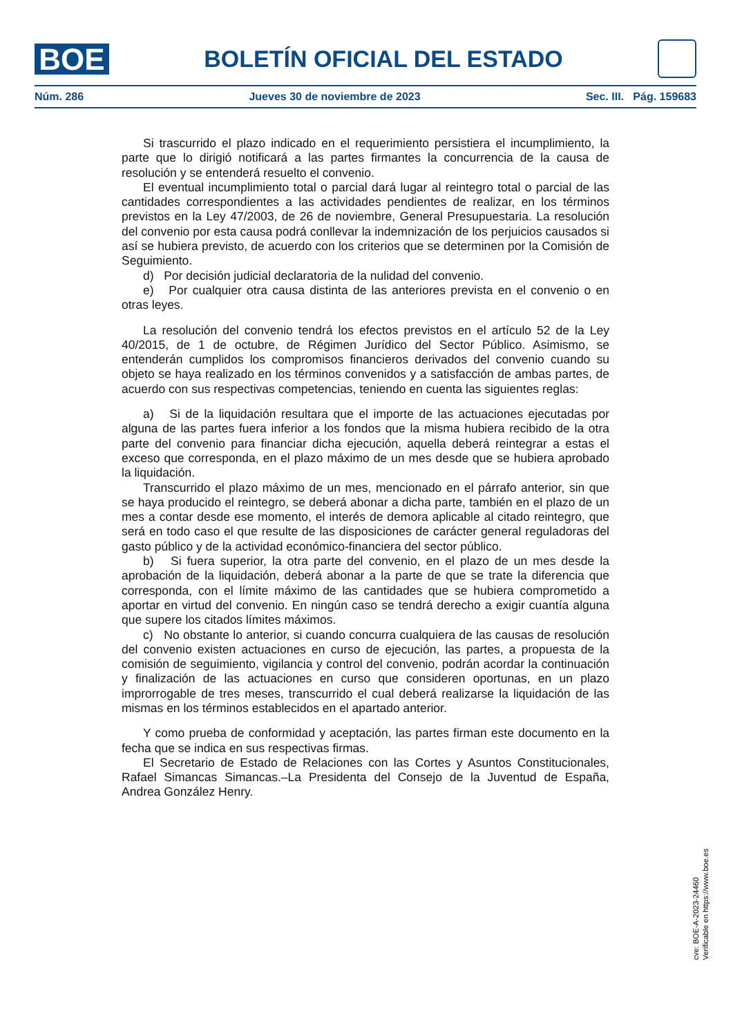BOE
BOLETÍN OFICIAL DEL ESTADO
Núm. 286 Jueves 30 de noviembre de 2023 Sec. III. Pág. 159683
Si trascurrido el plazo indicado en el requerimiento persistiera el incumplimiento, la parte que lo dirigió notificará a las partes firmantes la concurrencia de la causa de resolución y se entenderá resuelto el convenio.
El eventual incumplimiento total o parcial dará lugar al reintegro total o parcial de las cantidades correspondientes a las actividades pendientes de realizar, en los términos previstos en la Ley 47/2003, de 26 de noviembre, General Presupuestaria. La resolución del convenio por esta causa podrá conllevar la indemnización de los perjuicios causados si así se hubiera previsto, de acuerdo con los criterios que se determinen por la Comisión de Seguimiento.
d) Por decisión judicial declaratoria de la nulidad del convenio.
e) Por cualquier otra causa distinta de las anteriores prevista en el convenio o en otras leyes.
La resolución del convenio tendrá los efectos previstos en el artículo 52 de la Ley 40/2015, de 1 de octubre, de Régimen Jurídico del Sector Público. Asimismo, se entenderán cumplidos los compromisos financieros derivados del convenio cuando su objeto se haya realizado en los términos convenidos y a satisfacción de ambas partes, de acuerdo con sus respectivas competencias, teniendo en cuenta las siguientes reglas:
a) Si de la liquidación resultara que el importe de las actuaciones ejecutadas por alguna de las partes fuera inferior a los fondos que la misma hubiera recibido de la otra parte del convenio para financiar dicha ejecución, aquella deberá reintegrar a estas el exceso que corresponda, en el plazo máximo de un mes desde que se hubiera aprobado la liquidación.
Transcurrido el plazo máximo de un mes, mencionado en el párrafo anterior, sin que se haya producido el reintegro, se deberá abonar a dicha parte, también en el plazo de un mes a contar desde ese momento, el interés de demora aplicable al citado reintegro, que será en todo caso el que resulte de las disposiciones de carácter general reguladoras del gasto público y de la actividad económico-financiera del sector público.
b) Si fuera superior, la otra parte del convenio, en el plazo de un mes desde la aprobación de la liquidación, deberá abonar a la parte de que se trate la diferencia que corresponda, con el límite máximo de las cantidades que se hubiera comprometido a aportar en virtud del convenio. En ningún caso se tendrá derecho a exigir cuantía alguna que supere los citados límites máximos.
c) No obstante lo anterior, si cuando concurra cualquiera de las causas de resolución del convenio existen actuaciones en curso de ejecución, las partes, a propuesta de la comisión de seguimiento, vigilancia y control del convenio, podrán acordar la continuación y finalización de las actuaciones en curso que consideren oportunas, en un plazo improrrogable de tres meses, transcurrido el cual deberá realizarse la liquidación de las mismas en los términos establecidos en el apartado anterior.
Y como prueba de conformidad y aceptación, las partes firman este documento en la fecha que se indica en sus respectivas firmas.
El Secretario de Estado de Relaciones con las Cortes y Asuntos Constitucionales, Rafael Simancas Simancas.–La Presidenta del Consejo de la Juventud de España, Andrea González Henry.
cve: BOE-A-2023-24460
Verificable en https://www.boe.es